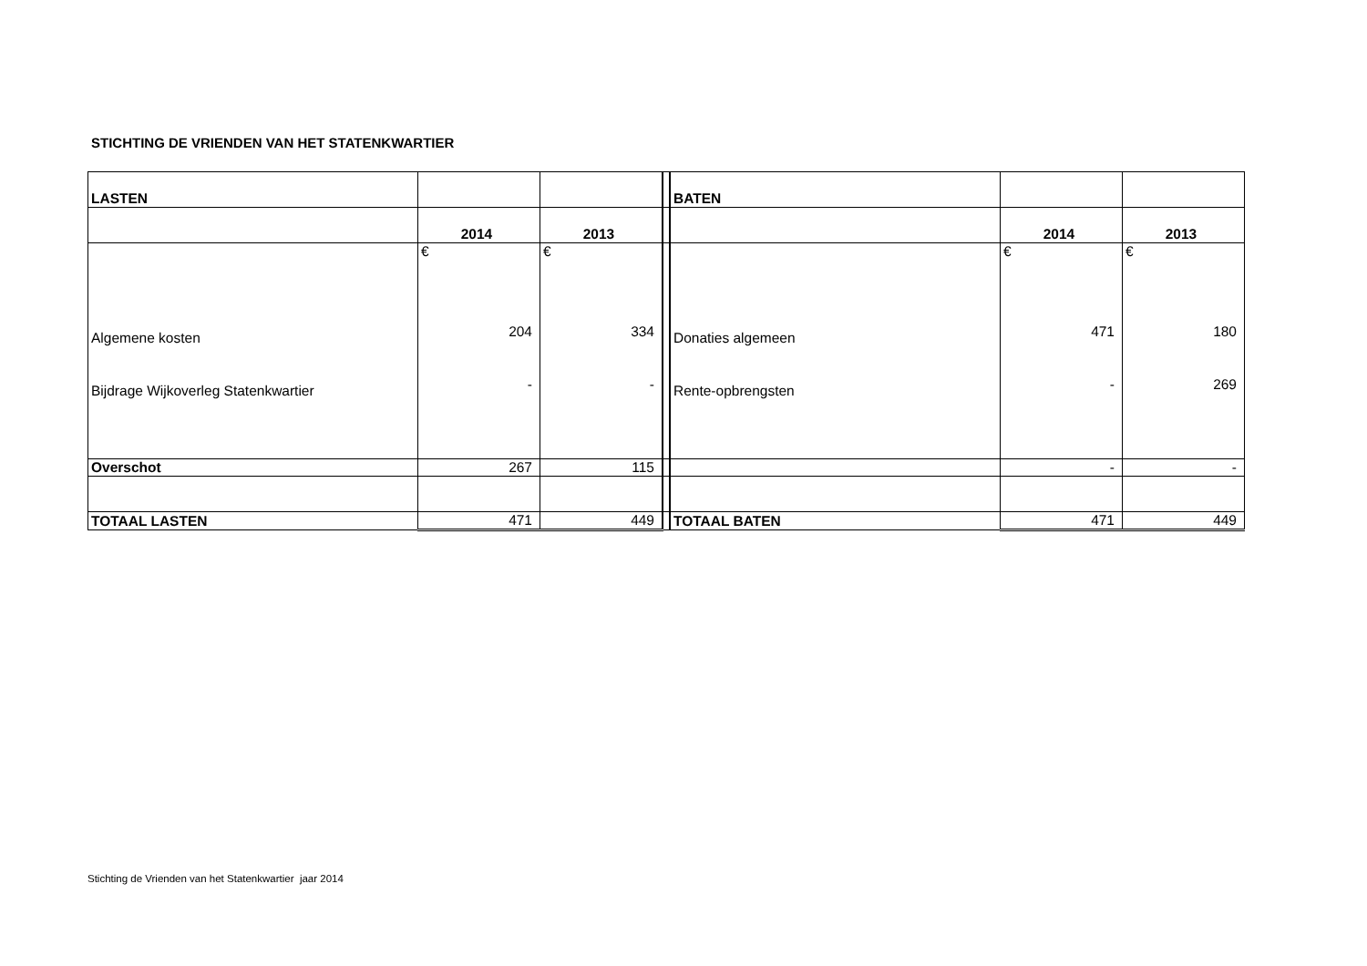STICHTING DE VRIENDEN VAN HET STATENKWARTIER
| LASTEN | | | | BATEN | | |
| | 2014 | 2013 | | | 2014 | 2013 |
| Algemene kosten Bijdrage Wijkoverleg Statenkwartier | € 204 - | € 334 - | | Donaties algemeen Rente-opbrengsten | € 471 - | € 180 269 |
| Overschot | 267 | 115 | | | - | - |
| TOTAAL LASTEN | 471 | 449 | | TOTAAL BATEN | 471 | 449 |
Stichting de Vrienden van het Statenkwartier jaar 2014